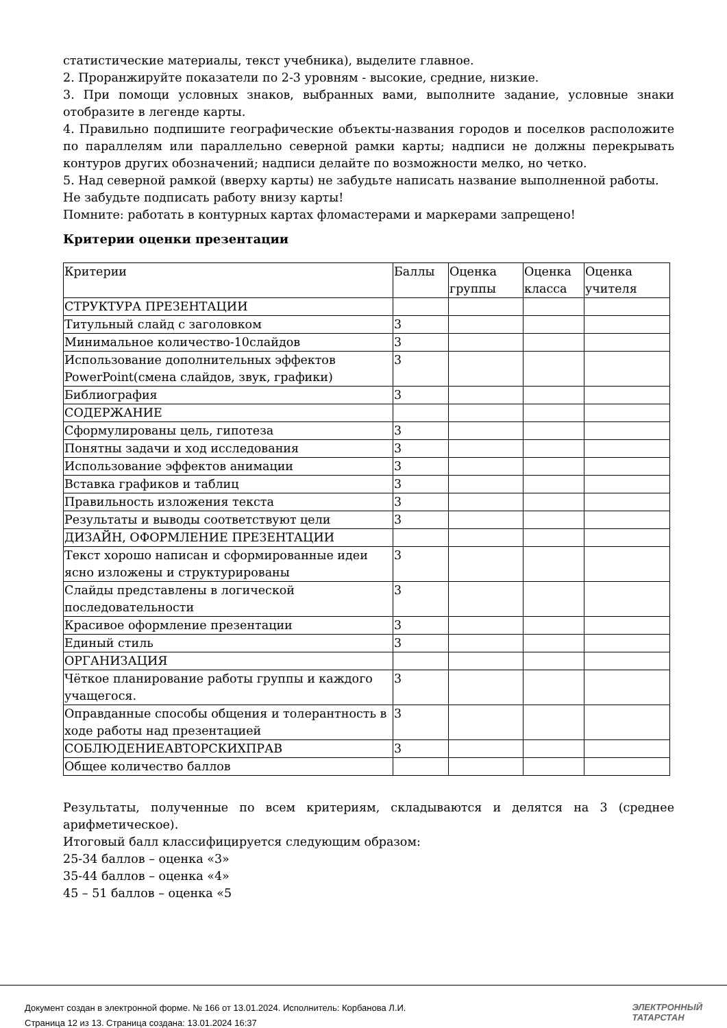статистические материалы, текст учебника), выделите главное.
2. Проранжируйте показатели по 2-3 уровням - высокие, средние, низкие.
3. При помощи условных знаков, выбранных вами, выполните задание, условные знаки отобразите в легенде карты.
4. Правильно подпишите географические объекты-названия городов и поселков расположите по параллелям или параллельно северной рамки карты; надписи не должны перекрывать контуров других обозначений; надписи делайте по возможности мелко, но четко.
5. Над северной рамкой (вверху карты) не забудьте написать название выполненной работы.
Не забудьте подписать работу внизу карты!
Помните: работать в контурных картах фломастерами и маркерами запрещено!
Критерии оценки презентации
| Критерии | Баллы | Оценка группы | Оценка класса | Оценка учителя |
| СТРУКТУРА ПРЕЗЕНТАЦИИ | | | | |
| Титульный слайд с заголовком | 3 | | | |
| Минимальное количество-10слайдов | 3 | | | |
| Использование дополнительных эффектов PowerPoint(смена слайдов, звук, графики) | 3 | | | |
| Библиография | 3 | | | |
| СОДЕРЖАНИЕ | | | | |
| Сформулированы цель, гипотеза | 3 | | | |
| Понятны задачи и ход исследования | 3 | | | |
| Использование эффектов анимации | 3 | | | |
| Вставка графиков и таблиц | 3 | | | |
| Правильность изложения текста | 3 | | | |
| Результаты и выводы соответствуют цели | 3 | | | |
| ДИЗАЙН, ОФОРМЛЕНИЕ ПРЕЗЕНТАЦИИ | | | | |
| Текст хорошо написан и сформированные идеи ясно изложены и структурированы | 3 | | | |
| Слайды представлены в логической последовательности | 3 | | | |
| Красивое оформление презентации | 3 | | | |
| Единый стиль | 3 | | | |
| ОРГАНИЗАЦИЯ | | | | |
| Чёткое планирование работы группы и каждого учащегося. | 3 | | | |
| Оправданные способы общения и толерантность в ходе работы над презентацией | 3 | | | |
| СОБЛЮДЕНИЕАВТОРСКИХПРАВ | 3 | | | |
| Общее количество баллов | | | | |
Результаты, полученные по всем критериям, складываются и делятся на 3 (среднее арифметическое).
Итоговый балл классифицируется следующим образом:
25-34 баллов – оценка «3»
35-44 баллов – оценка «4»
45 – 51 баллов – оценка «5
Документ создан в электронной форме. № 166 от 13.01.2024. Исполнитель: Корбанова Л.И.
Страница 12 из 13. Страница создана: 13.01.2024 16:37
ЭЛЕКТРОННЫЙ
ТАТАРСТАН